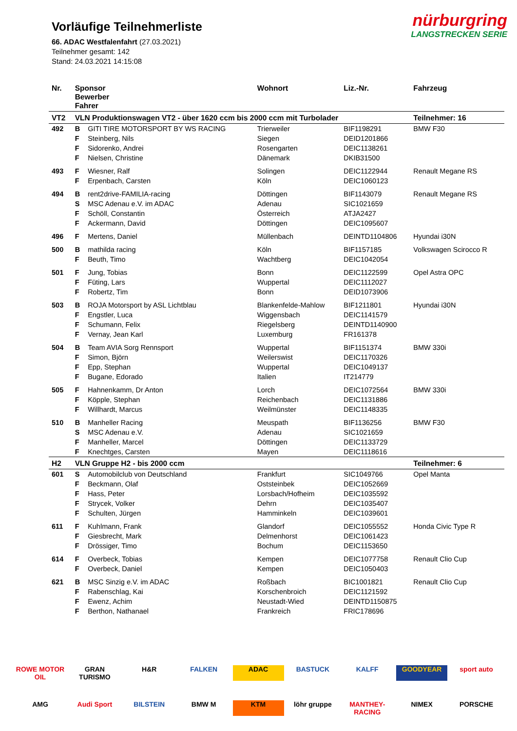Vorläufige Teilnehmerliste
66. ADAC Westfalenfahrt (27.03.2021)
Teilnehmer gesamt: 142
Stand: 24.03.2021 14:15:08
nürburgring
LANGSTRECKEN SERIE
| Nr. | Sponsor Bewerber Fahrer | | Wohnort | Liz.-Nr. | Fahrzeug |
| --- | --- | --- | --- | --- | --- |
| VT2 | VLN Produktionswagen VT2 - über 1620 ccm bis 2000 ccm mit Turbolader | | | | Teilnehmer: 16 |
| 492 | B | GITI TIRE MOTORSPORT BY WS RACING | Trierweiler | BIF1198291 | BMW F30 |
| | F | Steinberg, Nils | Siegen | DEID1201866 | |
| | F | Sidorenko, Andrei | Rosengarten | DEIC1138261 | |
| | F | Nielsen, Christine | Dänemark | DKIB31500 | |
| 493 | F | Wiesner, Ralf | Solingen | DEIC1122944 | Renault Megane RS |
| | F | Erpenbach, Carsten | Köln | DEIC1060123 | |
| 494 | B | rent2drive-FAMILIA-racing | Döttingen | BIF1143079 | Renault Megane RS |
| | S | MSC Adenau e.V. im ADAC | Adenau | SIC1021659 | |
| | F | Schöll, Constantin | Österreich | ATJA2427 | |
| | F | Ackermann, David | Döttingen | DEIC1095607 | |
| 496 | F | Mertens, Daniel | Müllenbach | DEINTD1104806 | Hyundai i30N |
| 500 | B | mathilda racing | Köln | BIF1157185 | Volkswagen Scirocco R |
| | F | Beuth, Timo | Wachtberg | DEIC1042054 | |
| 501 | F | Jung, Tobias | Bonn | DEIC1122599 | Opel Astra OPC |
| | F | Füting, Lars | Wuppertal | DEIC1112027 | |
| | F | Robertz, Tim | Bonn | DEID1073906 | |
| 503 | B | ROJA Motorsport by ASL Lichtblau | Blankenfelde-Mahlow | BIF1211801 | Hyundai i30N |
| | F | Engstler, Luca | Wiggensbach | DEIC1141579 | |
| | F | Schumann, Felix | Riegelsberg | DEINTD1140900 | |
| | F | Vernay, Jean Karl | Luxemburg | FR161378 | |
| 504 | B | Team AVIA Sorg Rennsport | Wuppertal | BIF1151374 | BMW 330i |
| | F | Simon, Björn | Weilerswist | DEIC1170326 | |
| | F | Epp, Stephan | Wuppertal | DEIC1049137 | |
| | F | Bugane, Edorado | Italien | IT214779 | |
| 505 | F | Hahnenkamm, Dr Anton | Lorch | DEIC1072564 | BMW 330i |
| | F | Köpple, Stephan | Reichenbach | DEIC1131886 | |
| | F | Willhardt, Marcus | Weilmünster | DEIC1148335 | |
| 510 | B | Manheller Racing | Meuspath | BIF1136256 | BMW F30 |
| | S | MSC Adenau e.V. | Adenau | SIC1021659 | |
| | F | Manheller, Marcel | Döttingen | DEIC1133729 | |
| | F | Knechtges, Carsten | Mayen | DEIC1118616 | |
| H2 | VLN Gruppe H2 - bis 2000 ccm | | | | Teilnehmer: 6 |
| 601 | S | Automobilclub von Deutschland | Frankfurt | SIC1049766 | Opel Manta |
| | F | Beckmann, Olaf | Oststeinbek | DEIC1052669 | |
| | F | Hass, Peter | Lorsbach/Hofheim | DEIC1035592 | |
| | F | Strycek, Volker | Dehrn | DEIC1035407 | |
| | F | Schulten, Jürgen | Hamminkeln | DEIC1039601 | |
| 611 | F | Kuhlmann, Frank | Glandorf | DEIC1055552 | Honda Civic Type R |
| | F | Giesbrecht, Mark | Delmenhorst | DEIC1061423 | |
| | F | Drössiger, Timo | Bochum | DEIC1153650 | |
| 614 | F | Overbeck, Tobias | Kempen | DEIC1077758 | Renault Clio Cup |
| | F | Overbeck, Daniel | Kempen | DEIC1050403 | |
| 621 | B | MSC Sinzig e.V. im ADAC | Roßbach | BIC1001821 | Renault Clio Cup |
| | F | Rabenschlag, Kai | Korschenbroich | DEIC1121592 | |
| | F | Ewenz, Achim | Neustadt-Wied | DEINTD1150875 | |
| | F | Berthon, Nathanael | Frankreich | FRIC178696 | |
ROWE MOTOR OIL GRAN TURISMO H&R FALKEN ADAC BASTUCK KALFF GOODYEAR sport auto AMG Audi Sport BILSTEIN BMW M KTM löhr gruppe MANTHEY-RACING NIMEX PORSCHE